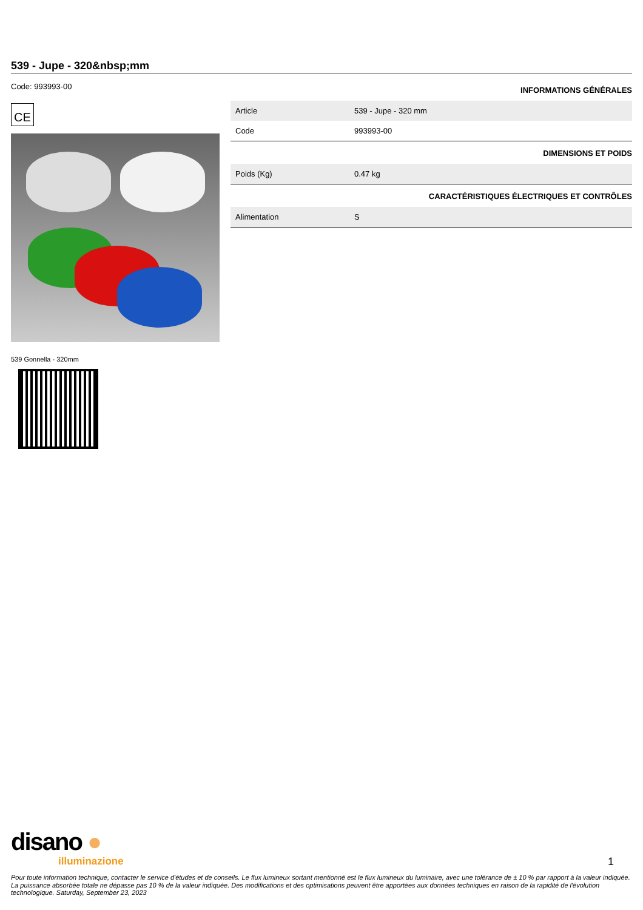539 - Jupe - 320&nbsp;mm
Code: 993993-00
CE
539 Gonnella - 320mm
INFORMATIONS GÉNÉRALES
| Article | 539 - Jupe - 320 mm |
| Code | 993993-00 |
DIMENSIONS ET POIDS
| Poids (Kg) | 0.47 kg |
CARACTÉRISTIQUES ÉLECTRIQUES ET CONTRÔLES
| Alimentation | S |
disano ●
illuminazione
1
Pour toute information technique, contacter le service d'études et de conseils. Le flux lumineux sortant mentionné est le flux lumineux du luminaire, avec une tolérance de ± 10 % par rapport à la valeur indiquée. La puissance absorbée totale ne dépasse pas 10 % de la valeur indiquée. Des modifications et des optimisations peuvent être apportées aux données techniques en raison de la rapidité de l'évolution technologique. Saturday, September 23, 2023